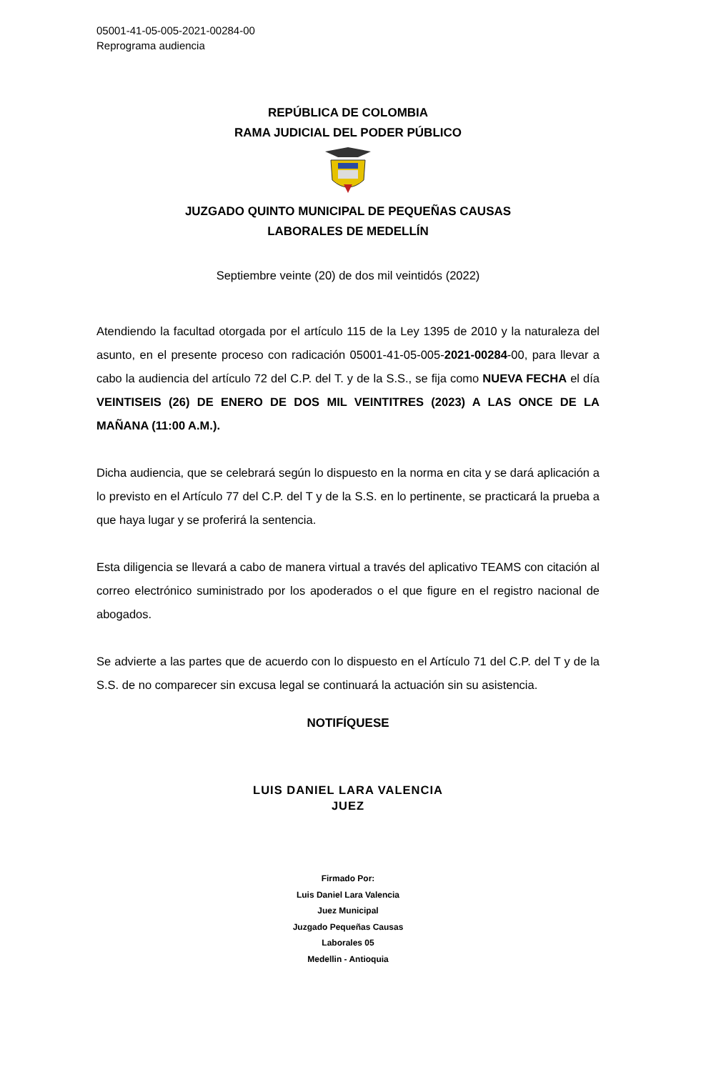05001-41-05-005-2021-00284-00
Reprograma audiencia
REPÚBLICA DE COLOMBIA
RAMA JUDICIAL DEL PODER PÚBLICO
JUZGADO QUINTO MUNICIPAL DE PEQUEÑAS CAUSAS
LABORALES DE MEDELLÍN
Septiembre veinte (20) de dos mil veintidós (2022)
Atendiendo la facultad otorgada por el artículo 115 de la Ley 1395 de 2010 y la naturaleza del asunto, en el presente proceso con radicación 05001-41-05-005-2021-00284-00, para llevar a cabo la audiencia del artículo 72 del C.P. del T. y de la S.S., se fija como NUEVA FECHA el día VEINTISEIS (26) DE ENERO DE DOS MIL VEINTITRES (2023) A LAS ONCE DE LA MAÑANA (11:00 A.M.).
Dicha audiencia, que se celebrará según lo dispuesto en la norma en cita y se dará aplicación a lo previsto en el Artículo 77 del C.P. del T y de la S.S. en lo pertinente, se practicará la prueba a que haya lugar y se proferirá la sentencia.
Esta diligencia se llevará a cabo de manera virtual a través del aplicativo TEAMS con citación al correo electrónico suministrado por los apoderados o el que figure en el registro nacional de abogados.
Se advierte a las partes que de acuerdo con lo dispuesto en el Artículo 71 del C.P. del T y de la S.S. de no comparecer sin excusa legal se continuará la actuación sin su asistencia.
NOTIFÍQUESE
LUIS DANIEL LARA VALENCIA
JUEZ
Firmado Por:
Luis Daniel Lara Valencia
Juez Municipal
Juzgado Pequeñas Causas
Laborales 05
Medellin - Antioquia